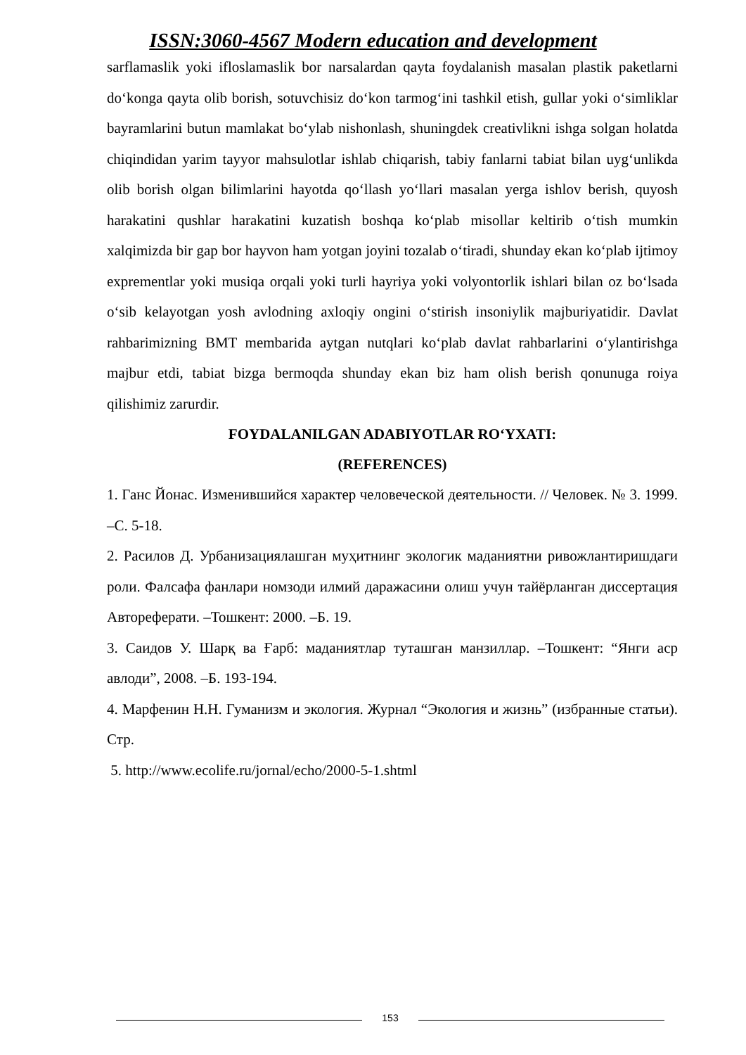ISSN:3060-4567 Modern education and development
sarflamaslik yoki ifloslamaslik bor narsalardan qayta foydalanish masalan plastik paketlarni do‘konga qayta olib borish, sotuvchisiz do‘kon tarmog‘ini tashkil etish, gullar yoki o‘simliklar bayramlarini butun mamlakat bo‘ylab nishonlash, shuningdek creativlikni ishga solgan holatda chiqindidan yarim tayyor mahsulotlar ishlab chiqarish, tabiy fanlarni tabiat bilan uyg‘unlikda olib borish olgan bilimlarini hayotda qo‘llash yo‘llari masalan yerga ishlov berish, quyosh harakatini qushlar harakatini kuzatish boshqa ko‘plab misollar keltirib o‘tish mumkin xalqimizda bir gap bor hayvon ham yotgan joyini tozalab o‘tiradi, shunday ekan ko‘plab ijtimoy exprementlar yoki musiqa orqali yoki turli hayriya yoki volyontorlik ishlari bilan oz bo‘lsada o‘sib kelayotgan yosh avlodning axloqiy ongini o‘stirish insoniylik majburiyatidir. Davlat rahbarimizning BMT membarida aytgan nutqlari ko‘plab davlat rahbarlarini o‘ylantirishga majbur etdi, tabiat bizga bermoqda shunday ekan biz ham olish berish qonunuga roiya qilishimiz zarurdir.
FOYDALANILGAN ADABIYOTLAR RO‘YXATI:
(REFERENCES)
1. Ганс Йонас. Изменившийся характер человеческой деятельности. // Человек. № 3. 1999. –С. 5-18.
2. Расилов Д. Урбанизациялашган муҳитнинг экологик маданиятни ривожлантиришдаги роли. Фалсафа фанлари номзоди илмий даражасини олиш учун тайёрланган диссертация Автореферати. –Тошкент: 2000. –Б. 19.
3. Саидов У. Шарқ ва Ғарб: маданиятлар туташган манзиллар. –Тошкент: “Янги аср авлоди”, 2008. –Б. 193-194.
4. Марфенин Н.Н. Гуманизм и экология. Журнал “Экология и жизнь” (избранные статьи). Стр.
5. http://www.ecolife.ru/jornal/echo/2000-5-1.shtml
153